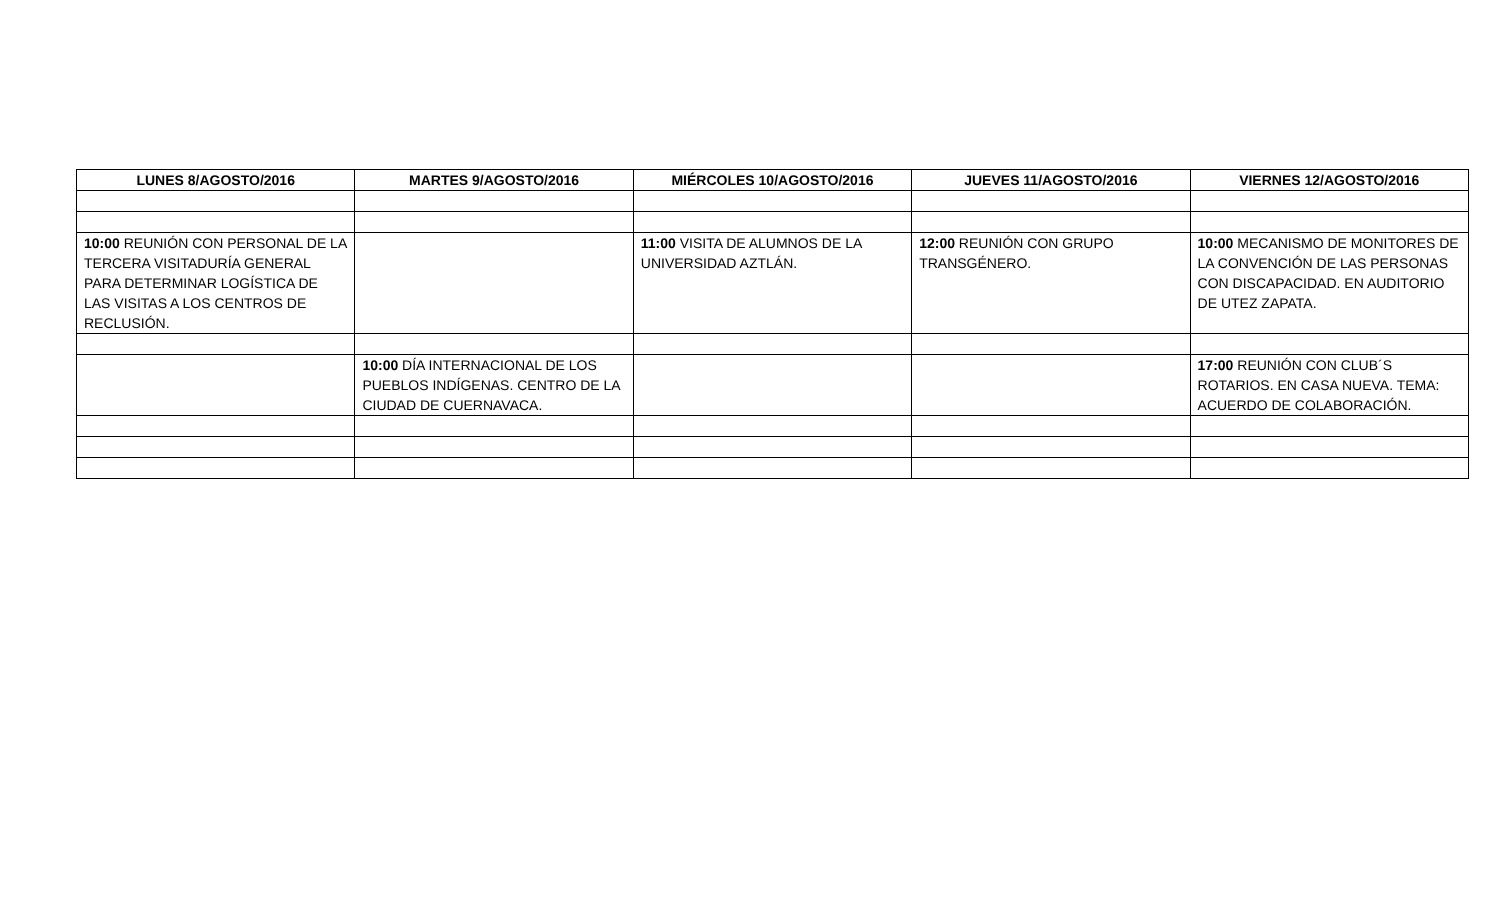| LUNES 8/AGOSTO/2016 | MARTES 9/AGOSTO/2016 | MIÉRCOLES 10/AGOSTO/2016 | JUEVES 11/AGOSTO/2016 | VIERNES 12/AGOSTO/2016 |
| --- | --- | --- | --- | --- |
| 10:00 REUNIÓN CON PERSONAL DE LA TERCERA VISITADURÍA GENERAL PARA DETERMINAR LOGÍSTICA DE LAS VISITAS A LOS CENTROS DE RECLUSIÓN. | | 11:00 VISITA DE ALUMNOS DE LA UNIVERSIDAD AZTLÁN. | 12:00 REUNIÓN CON GRUPO TRANSGÉNERO. | 10:00 MECANISMO DE MONITORES DE LA CONVENCIÓN DE LAS PERSONAS CON DISCAPACIDAD. EN AUDITORIO DE UTEZ ZAPATA. |
| | 10:00 DÍA INTERNACIONAL DE LOS PUEBLOS INDÍGENAS. CENTRO DE LA CIUDAD DE CUERNAVACA. | | | 17:00 REUNIÓN CON CLUB´S ROTARIOS. EN CASA NUEVA. TEMA: ACUERDO DE COLABORACIÓN. |